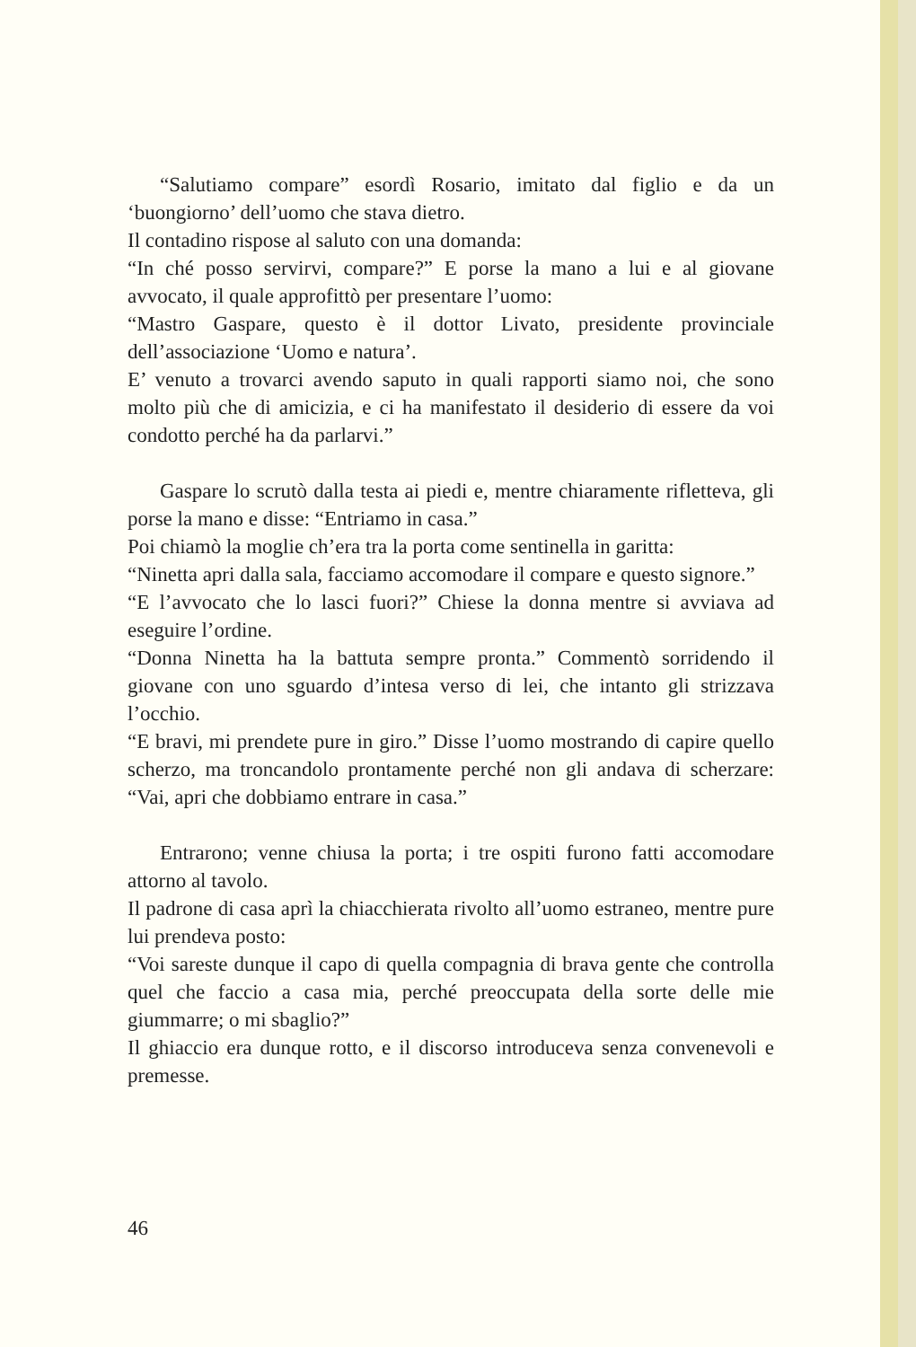“Salutiamo compare” esordì Rosario, imitato dal figlio e da un ‘buongiorno’ dell’uomo che stava dietro.
Il contadino rispose al saluto con una domanda:
“In ché posso servirvi, compare?” E porse la mano a lui e al giovane avvocato, il quale approfittò per presentare l’uomo:
“Mastro Gaspare, questo è il dottor Livato, presidente provinciale dell’associazione ‘Uomo e natura’.
E’ venuto a trovarci avendo saputo in quali rapporti siamo noi, che sono molto più che di amicizia, e ci ha manifestato il desiderio di essere da voi condotto perché ha da parlarvi.”
Gaspare lo scrutò dalla testa ai piedi e, mentre chiaramente rifletteva, gli porse la mano e disse: “Entriamo in casa.”
Poi chiamò la moglie ch’era tra la porta come sentinella in garitta:
“Ninetta apri dalla sala, facciamo accomodare il compare e questo signore.”
“E l’avvocato che lo lasci fuori?” Chiese la donna mentre si avviava ad eseguire l’ordine.
“Donna Ninetta ha la battuta sempre pronta.” Commentò sorridendo il giovane con uno sguardo d’intesa verso di lei, che intanto gli strizzava l’occhio.
“E bravi, mi prendete pure in giro.” Disse l’uomo mostrando di capire quello scherzo, ma troncandolo prontamente perché non gli andava di scherzare: “Vai, apri che dobbiamo entrare in casa.”
Entrarono; venne chiusa la porta; i tre ospiti furono fatti accomodare attorno al tavolo.
Il padrone di casa aprì la chiacchierata rivolto all’uomo estraneo, mentre pure lui prendeva posto:
“Voi sareste dunque il capo di quella compagnia di brava gente che controlla quel che faccio a casa mia, perché preoccupata della sorte delle mie giummarre; o mi sbaglio?”
Il ghiaccio era dunque rotto, e il discorso introduceva senza convenevoli e premesse.
46